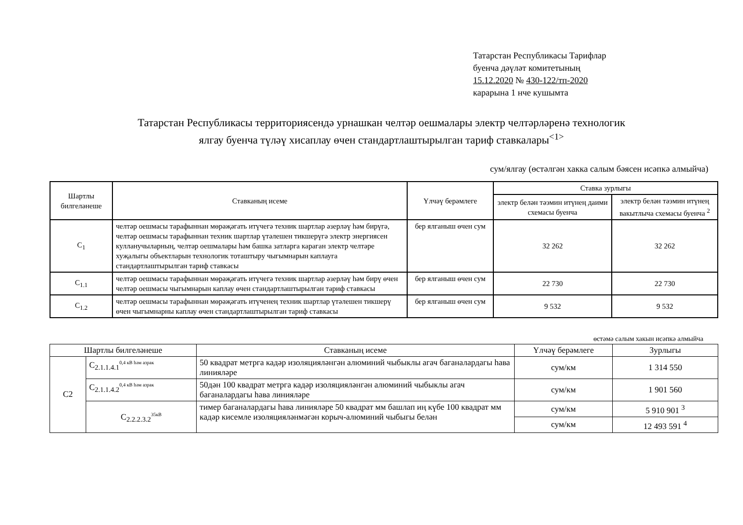Татарстан Республикасы Тарифлар
буенча дәүләт комитетының
15.12.2020 № 430-122/тп-2020
карарына 1 нче кушымта
Татарстан Республикасы территориясендә урнашкан челтәр оешмалары электр челтәрләренә технологик
ялгау буенча түләү хисаплау өчен стандартлаштырылган тариф ставкалары<sup><1></sup>
сум/ялгау (өстәлгән хакка салым бәясен исәпкә алмыйча)
| Шартлы билгеләнеше | Ставканың исеме | Үлчәү берәмлеге | Ставка зурлыгы | |
| --- | --- | --- | --- | --- |
| | | | электр белән тәэмин итүнең даими схемасы буенча | электр белән тәэмин итүнең вакытлыча схемасы буенча <sup>2</sup> |
| С<sub>1</sub> | челтәр оешмасы тарафыннан мөрәҗәгать итүчегә техник шартлар әзерләү һәм бирүгә, челтәр оешмасы тарафыннан техник шартлар үтәлешен тикшерүгә электр энергиясен кулланучыларның, челтәр оешмалары һәм башка затларга караган электр челтәре хуҗалыгы объектларын технологик тоташтыру чыгымнарын каплауга стандартлаштырылган тариф ставкасы | бер ялганыш өчен сум | 32 262 | 32 262 |
| С<sub>1.1</sub> | челтәр оешмасы тарафыннан мөрәҗәгать итүчегә техник шартлар әзерләү һәм бирү өчен челтәр оешмасы чыгымнарын каплау өчен стандартлаштырылган тариф ставкасы | бер ялганыш өчен сум | 22 730 | 22 730 |
| С<sub>1.2</sub> | челтәр оешмасы тарафыннан мөрәҗәгать итүченең техник шартлар үтәлешен тикшерү өчен чыгымнарны каплау өчен стандартлаштырылган тариф ставкасы | бер ялганыш өчен сум | 9 532 | 9 532 |
өстәмә салым хакын исәпкә алмыйча
| Шартлы билгеләнеше | | Ставканың исеме | Үлчәү берәмлеге | Зурлыгы |
| --- | --- | --- | --- | --- |
| С2 | С<sub>2.1.1.4.1</sub><sup>0,4 кВ һәм азрак</sup> | 50 квадрат метрга кадәр изоляциялəнгəн алюминий чыбыклы агач баганалардагы һава линияләре | сум/км | 1 314 550 |
| | С<sub>2.1.1.4.2</sub><sup>0,4 кВ һәм азрак</sup> | 50дән 100 квадрат метрга кадәр изоляциялəнгəн алюминий чыбыклы агач баганалардагы һава линияләре | сум/км | 1 901 560 |
| | С<sub>2.2.2.3.2</sub><sup>35кВ</sup> | тимер баганалардагы һава линияләре 50 квадрат мм башлап иң күбе 100 квадрат мм кадәр кисемле изоляцияләнмәгән корыч-алюминий чыбыгы белән | сум/км | 5 910 901 <sup>3</sup> |
| | | | сум/км | 12 493 591 <sup>4</sup> |